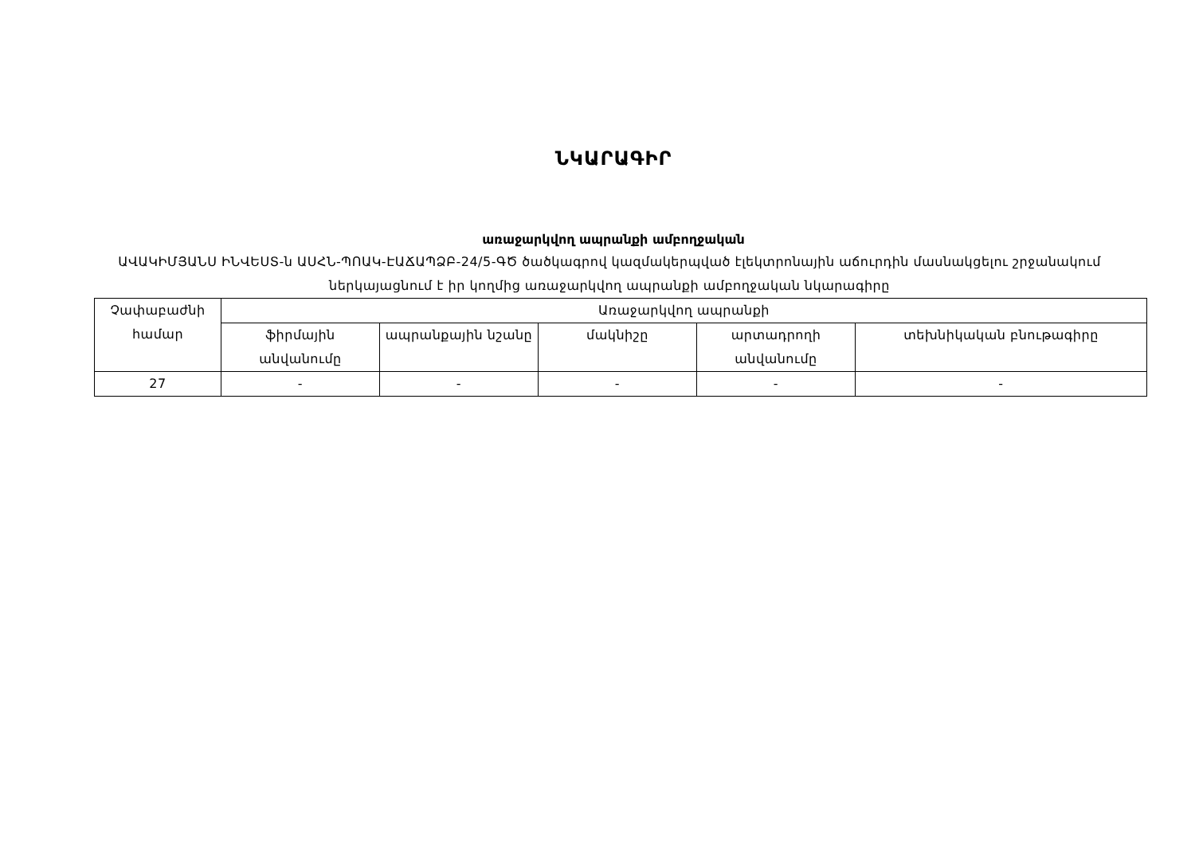ՆԿԱՐԱԳԻՐ
առաջարկվող ապրանքի ամբողջական
ԱՎԱԿԻՄՅԱՆՍ ԻՆՎԵՍՏ-ն ԱՍՀՆ-ՊՈԱԿ-ԷԱՃԱՊՁԲ-24/5-ԳԾ ծածկագրով կազմակերպված էլեկտրոնային աճուրդին մասնակցելու շրջանակում ներկայացնում է իր կողմից առաջարկվող ապրանքի ամբողջական նկարագիրը
| Չափաբաժնի համար | Առաջարկվող ապրանքի | | | | |
| --- | --- | --- | --- | --- | --- |
| | ֆիրմային անվանումը | ապրանքային նշանը | մակնիշը | արտադրողի անվանումը | տեխնիկական բնութագիրը |
| 27 | - | - | - | - | - |